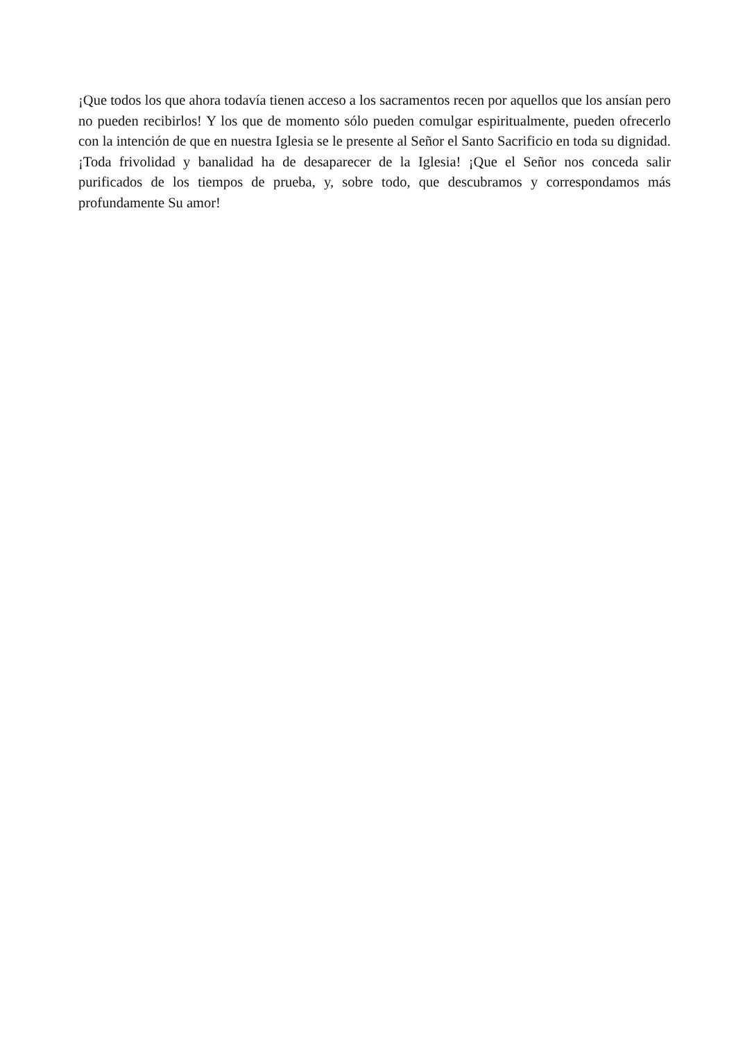¡Que todos los que ahora todavía tienen acceso a los sacramentos recen por aquellos que los ansían pero no pueden recibirlos! Y los que de momento sólo pueden comulgar espiritualmente, pueden ofrecerlo con la intención de que en nuestra Iglesia se le presente al Señor el Santo Sacrificio en toda su dignidad. ¡Toda frivolidad y banalidad ha de desaparecer de la Iglesia! ¡Que el Señor nos conceda salir purificados de los tiempos de prueba, y, sobre todo, que descubramos y correspondamos más profundamente Su amor!